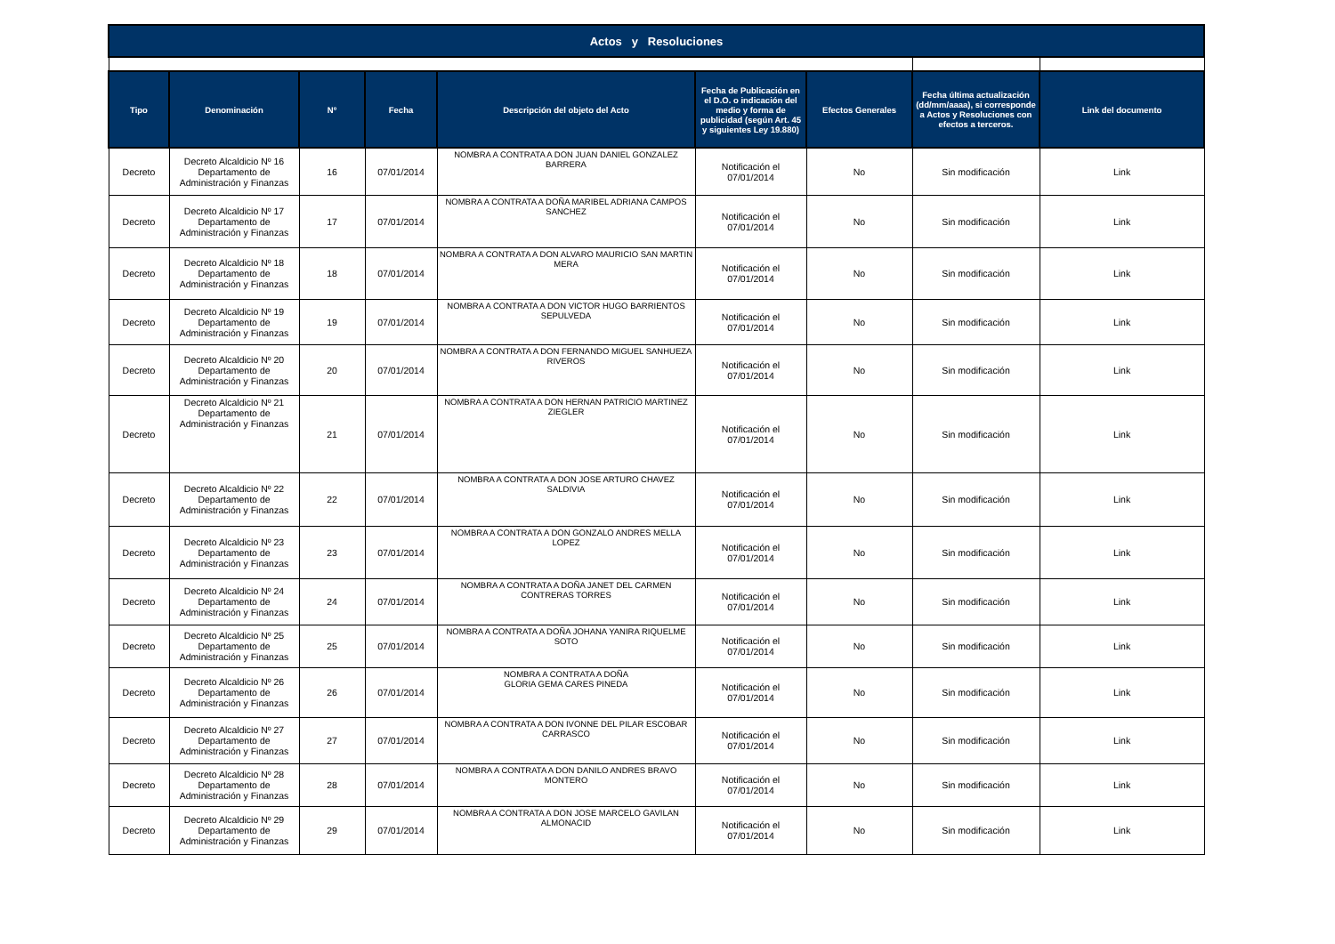| Actos y Resoluciones | | | | | | | | |
| Tipo | Denominación | Nº | Fecha | Descripción del objeto del Acto | Fecha de Publicación en el D.O. o indicación del medio y forma de publicidad (según Art. 45 y siguientes Ley 19.880) | Efectos Generales | Fecha última actualización (dd/mm/aaaa), si corresponde a Actos y Resoluciones con efectos a terceros. | Link del documento |
| Decreto | Decreto Alcaldicio Nº 16 Departamento de Administración y Finanzas | 16 | 07/01/2014 | NOMBRA A CONTRATA A DON JUAN DANIEL GONZALEZ BARRERA | Notificación el 07/01/2014 | No | Sin modificación | Link |
| Decreto | Decreto Alcaldicio Nº 17 Departamento de Administración y Finanzas | 17 | 07/01/2014 | NOMBRA A CONTRATA A DOÑA MARIBEL ADRIANA CAMPOS SANCHEZ | Notificación el 07/01/2014 | No | Sin modificación | Link |
| Decreto | Decreto Alcaldicio Nº 18 Departamento de Administración y Finanzas | 18 | 07/01/2014 | NOMBRA A CONTRATA A DON ALVARO MAURICIO SAN MARTIN MERA | Notificación el 07/01/2014 | No | Sin modificación | Link |
| Decreto | Decreto Alcaldicio Nº 19 Departamento de Administración y Finanzas | 19 | 07/01/2014 | NOMBRA A CONTRATA A DON VICTOR HUGO BARRIENTOS SEPULVEDA | Notificación el 07/01/2014 | No | Sin modificación | Link |
| Decreto | Decreto Alcaldicio Nº 20 Departamento de Administración y Finanzas | 20 | 07/01/2014 | NOMBRA A CONTRATA A DON FERNANDO MIGUEL SANHUEZA RIVEROS | Notificación el 07/01/2014 | No | Sin modificación | Link |
| Decreto | Decreto Alcaldicio Nº 21 Departamento de Administración y Finanzas | 21 | 07/01/2014 | NOMBRA A CONTRATA A DON HERNAN PATRICIO MARTINEZ ZIEGLER | Notificación el 07/01/2014 | No | Sin modificación | Link |
| Decreto | Decreto Alcaldicio Nº 22 Departamento de Administración y Finanzas | 22 | 07/01/2014 | NOMBRA A CONTRATA A DON JOSE ARTURO CHAVEZ SALDIVIA | Notificación el 07/01/2014 | No | Sin modificación | Link |
| Decreto | Decreto Alcaldicio Nº 23 Departamento de Administración y Finanzas | 23 | 07/01/2014 | NOMBRA A CONTRATA A DON GONZALO ANDRES MELLA LOPEZ | Notificación el 07/01/2014 | No | Sin modificación | Link |
| Decreto | Decreto Alcaldicio Nº 24 Departamento de Administración y Finanzas | 24 | 07/01/2014 | NOMBRA A CONTRATA A DOÑA JANET DEL CARMEN CONTRERAS TORRES | Notificación el 07/01/2014 | No | Sin modificación | Link |
| Decreto | Decreto Alcaldicio Nº 25 Departamento de Administración y Finanzas | 25 | 07/01/2014 | NOMBRA A CONTRATA A DOÑA JOHANA YANIRA RIQUELME SOTO | Notificación el 07/01/2014 | No | Sin modificación | Link |
| Decreto | Decreto Alcaldicio Nº 26 Departamento de Administración y Finanzas | 26 | 07/01/2014 | NOMBRA A CONTRATA A DOÑA GLORIA GEMA CARES PINEDA | Notificación el 07/01/2014 | No | Sin modificación | Link |
| Decreto | Decreto Alcaldicio Nº 27 Departamento de Administración y Finanzas | 27 | 07/01/2014 | NOMBRA A CONTRATA A DON IVONNE DEL PILAR ESCOBAR CARRASCO | Notificación el 07/01/2014 | No | Sin modificación | Link |
| Decreto | Decreto Alcaldicio Nº 28 Departamento de Administración y Finanzas | 28 | 07/01/2014 | NOMBRA A CONTRATA A DON DANILO ANDRES BRAVO MONTERO | Notificación el 07/01/2014 | No | Sin modificación | Link |
| Decreto | Decreto Alcaldicio Nº 29 Departamento de Administración y Finanzas | 29 | 07/01/2014 | NOMBRA A CONTRATA A DON JOSE MARCELO GAVILAN ALMONACID | Notificación el 07/01/2014 | No | Sin modificación | Link |